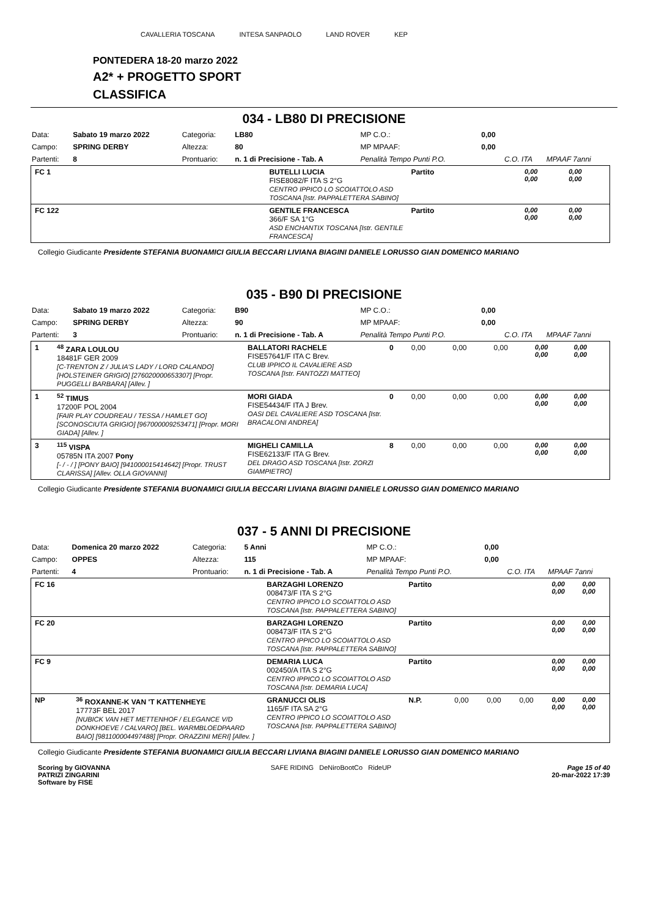CAVALLERIA TOSCANA INTESA SANPAOLO LAND ROVER KEP
PONTEDERA 18-20 marzo 2022
A2* + PROGETTO SPORT
CLASSIFICA
034 - LB80 DI PRECISIONE
| Data: | Sabato 19 marzo 2022 | Categoria: | LB80 | MP C.O.: | 0,00 | | |
| Campo: | SPRING DERBY | Altezza: | 80 | MP MPAAF: | 0,00 | | |
| Partenti: | 8 | Prontuario: | n. 1 di Precisione - Tab. A | Penalità Tempo Punti P.O. | | C.O. ITA | MPAAF 7anni |
| FC 1 | | BUTELLI LUCIA FISE8082/F ITA S 2°G CENTRO IPPICO LO SCOIATTOLO ASD TOSCANA [Istr. PAPPALETTERA SABINO] | Partito | | | | 0,00 0,00 | 0,00 0,00 |
| FC 122 | | GENTILE FRANCESCA 366/F SA 1°G ASD ENCHANTIX TOSCANA [Istr. GENTILE FRANCESCA] | Partito | | | | 0,00 0,00 | 0,00 0,00 |
Collegio Giudicante Presidente STEFANIA BUONAMICI GIULIA BECCARI LIVIANA BIAGINI DANIELE LORUSSO GIAN DOMENICO MARIANO
035 - B90 DI PRECISIONE
| Data: | Sabato 19 marzo 2022 | Categoria: | B90 | MP C.O.: | 0,00 | | |
| Campo: | SPRING DERBY | Altezza: | 90 | MP MPAAF: | 0,00 | | |
| Partenti: | 3 | Prontuario: | n. 1 di Precisione - Tab. A | Penalità Tempo Punti P.O. | | C.O. ITA | MPAAF 7anni |
| 1 | <sup>48</sup> ZARA LOULOU 18481F GER 2009 [C-TRENTON Z / JULIA'S LADY / LORD CALANDO] [HOLSTEINER GRIGIO] [276020000653307] [Propr. PUGGELLI BARBARA] [Allev. ] | BALLATORI RACHELE FISE57641/F ITA C Brev. CLUB IPPICO IL CAVALIERE ASD TOSCANA [Istr. FANTOZZI MATTEO] | 0 | 0,00 | 0,00 | 0,00 | 0,00 0,00 | 0,00 0,00 |
| 1 | <sup>52</sup> TIMUS 17200F POL 2004 [FAIR PLAY COUDREAU / TESSA / HAMLET GO] [SCONOSCIUTA GRIGIO] [967000009253471] [Propr. MORI GIADA] [Allev. ] | MORI GIADA FISE54434/F ITA J Brev. OASI DEL CAVALIERE ASD TOSCANA [Istr. BRACALONI ANDREA] | 0 | 0,00 | 0,00 | 0,00 | 0,00 0,00 | 0,00 0,00 |
| 3 | <sup>115</sup> VISPA 05785N ITA 2007 Pony [- / - / ] [PONY BAIO] [941000015414642] [Propr. TRUST CLARISSA] [Allev. OLLA GIOVANNI] | MIGHELI CAMILLA FISE62133/F ITA G Brev. DEL DRAGO ASD TOSCANA [Istr. ZORZI GIAMPIETRO] | 8 | 0,00 | 0,00 | 0,00 | 0,00 0,00 | 0,00 0,00 |
Collegio Giudicante Presidente STEFANIA BUONAMICI GIULIA BECCARI LIVIANA BIAGINI DANIELE LORUSSO GIAN DOMENICO MARIANO
037 - 5 ANNI DI PRECISIONE
| Data: | Domenica 20 marzo 2022 | Categoria: | 5 Anni | MP C.O.: | 0,00 | | |
| Campo: | OPPES | Altezza: | 115 | MP MPAAF: | 0,00 | | |
| Partenti: | 4 | Prontuario: | n. 1 di Precisione - Tab. A | Penalità Tempo Punti P.O. | | C.O. ITA | MPAAF 7anni |
| FC 16 | | BARZAGHI LORENZO 008473/F ITA S 2°G CENTRO IPPICO LO SCOIATTOLO ASD TOSCANA [Istr. PAPPALETTERA SABINO] | Partito | | | | 0,00 0,00 | 0,00 0,00 |
| FC 20 | | BARZAGHI LORENZO 008473/F ITA S 2°G CENTRO IPPICO LO SCOIATTOLO ASD TOSCANA [Istr. PAPPALETTERA SABINO] | Partito | | | | 0,00 0,00 | 0,00 0,00 |
| FC 9 | | DEMARIA LUCA 002450/A ITA S 2°G CENTRO IPPICO LO SCOIATTOLO ASD TOSCANA [Istr. DEMARIA LUCA] | Partito | | | | 0,00 0,00 | 0,00 0,00 |
| NP | <sup>36</sup> ROXANNE-K VAN 'T KATTENHEYE 17773F BEL 2017 [NUBICK VAN HET METTENHOF / ELEGANCE V/D DONKHOEVE / CALVARO] [BEL. WARMBLOEDPAARD BAIO] [981100004497488] [Propr. ORAZZINI MERI] [Allev. ] | GRANUCCI OLIS 1165/F ITA SA 2°G CENTRO IPPICO LO SCOIATTOLO ASD TOSCANA [Istr. PAPPALETTERA SABINO] | N.P. | 0,00 | 0,00 | 0,00 | 0,00 0,00 | 0,00 0,00 |
Collegio Giudicante Presidente STEFANIA BUONAMICI GIULIA BECCARI LIVIANA BIAGINI DANIELE LORUSSO GIAN DOMENICO MARIANO
Scoring by GIOVANNA
PATRIZI ZINGARINI
Software by FISE
SAFE RIDING DeNiroBootCo RideUP
Page 15 of 40
20-mar-2022 17:39